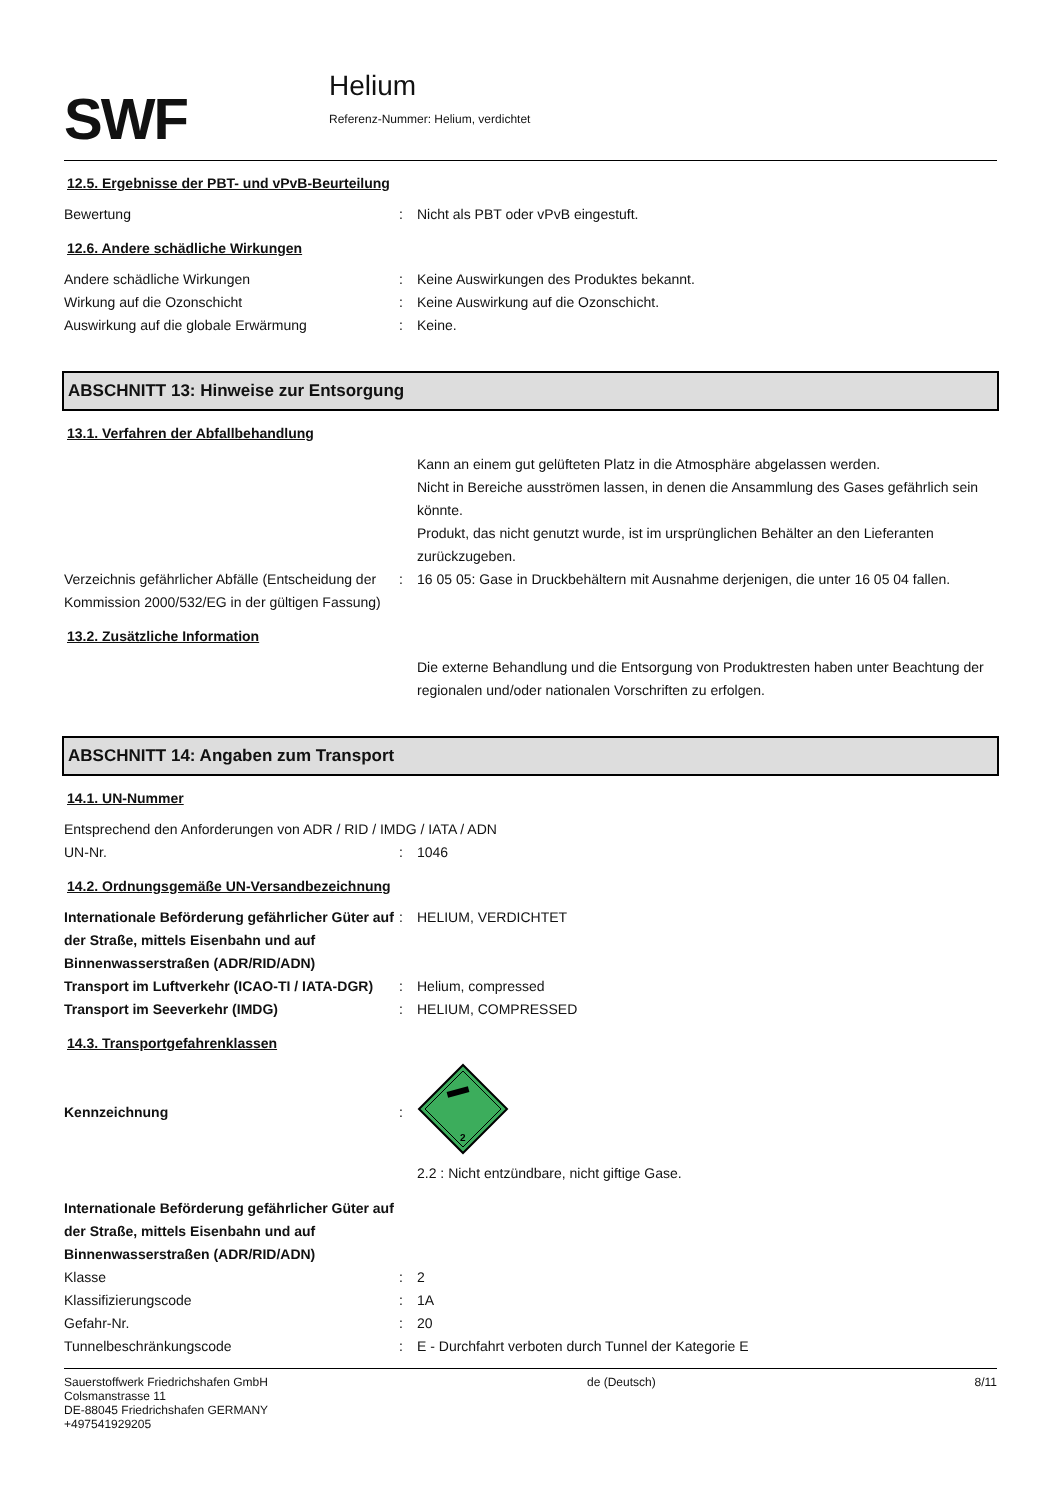SWF
Helium
Referenz-Nummer: Helium, verdichtet
12.5. Ergebnisse der PBT- und vPvB-Beurteilung
Bewertung : Nicht als PBT oder vPvB eingestuft.
12.6. Andere schädliche Wirkungen
Andere schädliche Wirkungen : Keine Auswirkungen des Produktes bekannt.
Wirkung auf die Ozonschicht : Keine Auswirkung auf die Ozonschicht.
Auswirkung auf die globale Erwärmung : Keine.
ABSCHNITT 13: Hinweise zur Entsorgung
13.1. Verfahren der Abfallbehandlung
Kann an einem gut gelüfteten Platz in die Atmosphäre abgelassen werden.
Nicht in Bereiche ausströmen lassen, in denen die Ansammlung des Gases gefährlich sein könnte.
Produkt, das nicht genutzt wurde, ist im ursprünglichen Behälter an den Lieferanten zurückzugeben.
Verzeichnis gefährlicher Abfälle (Entscheidung der Kommission 2000/532/EG in der gültigen Fassung)
: 16 05 05: Gase in Druckbehältern mit Ausnahme derjenigen, die unter 16 05 04 fallen.
13.2. Zusätzliche Information
Die externe Behandlung und die Entsorgung von Produktresten haben unter Beachtung der regionalen und/oder nationalen Vorschriften zu erfolgen.
ABSCHNITT 14: Angaben zum Transport
14.1. UN-Nummer
Entsprechend den Anforderungen von ADR / RID / IMDG / IATA / ADN
UN-Nr. : 1046
14.2. Ordnungsgemäße UN-Versandbezeichnung
Internationale Beförderung gefährlicher Güter auf der Straße, mittels Eisenbahn und auf Binnenwasserstraßen (ADR/RID/ADN)
: HELIUM, VERDICHTET
Transport im Luftverkehr (ICAO-TI / IATA-DGR)
: Helium, compressed
Transport im Seeverkehr (IMDG) : HELIUM, COMPRESSED
14.3. Transportgefahrenklassen
Kennzeichnung :
2
2.2 : Nicht entzündbare, nicht giftige Gase.
Internationale Beförderung gefährlicher Güter auf der Straße, mittels Eisenbahn und auf Binnenwasserstraßen (ADR/RID/ADN)
Klasse : 2
Klassifizierungscode : 1A
Gefahr-Nr. : 20
Tunnelbeschränkungscode : E - Durchfahrt verboten durch Tunnel der Kategorie E
Sauerstoffwerk Friedrichshafen GmbH
Colsmanstrasse 11
DE-88045 Friedrichshafen GERMANY
+497541929205
de (Deutsch) 8/11